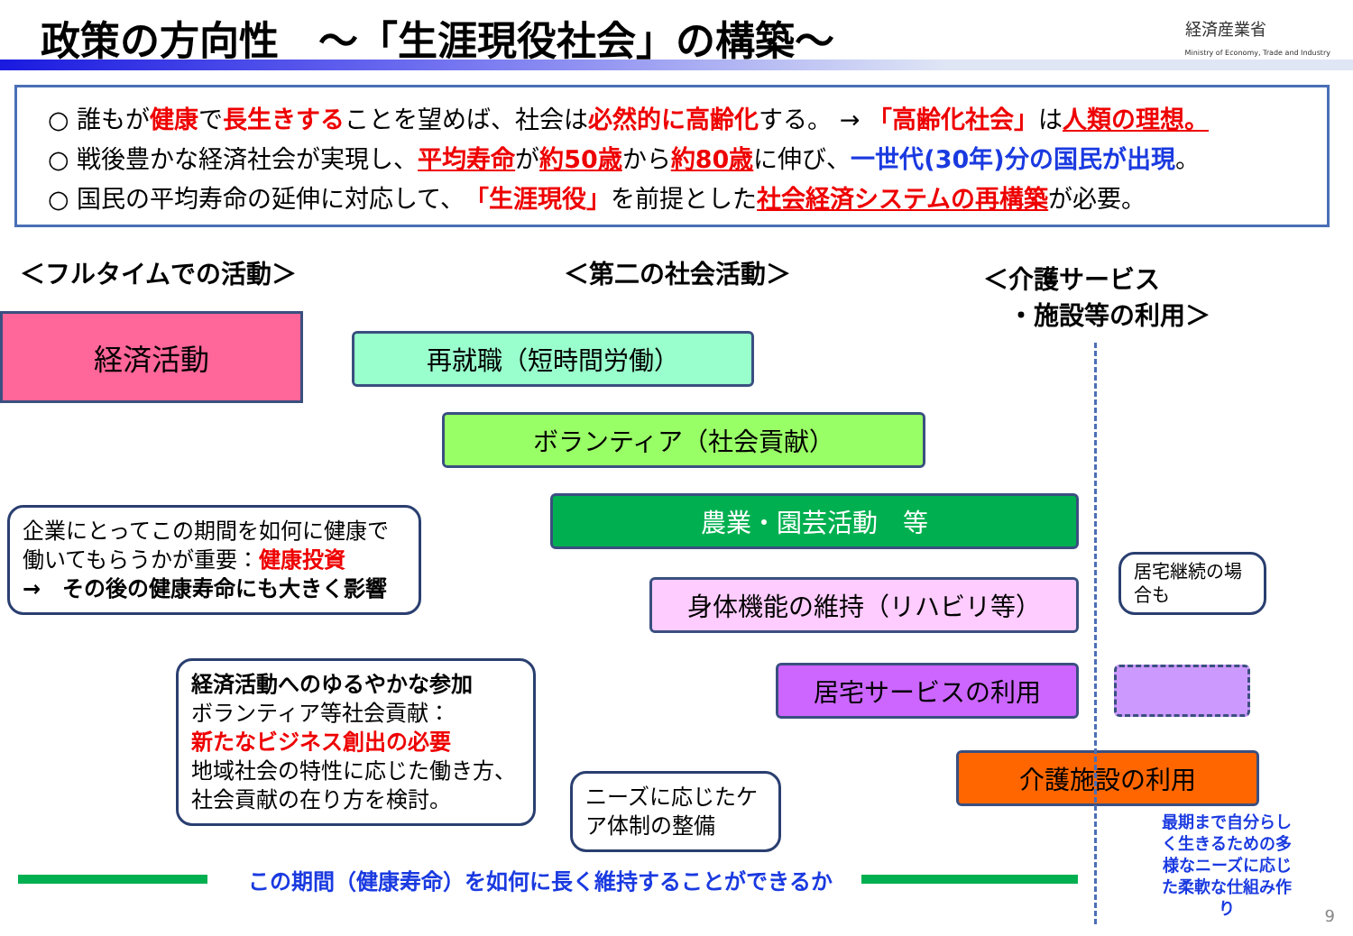政策の方向性　～「生涯現役社会」の構築～
経済産業省
Ministry of Economy, Trade and Industry
○ 誰もが健康で長生きすることを望めば、社会は必然的に高齢化する。 → 「高齢化社会」は人類の理想。
○ 戦後豊かな経済社会が実現し、平均寿命が約50歳から約80歳に伸び、一世代(30年)分の国民が出現。
○ 国民の平均寿命の延伸に対応して、「生涯現役」を前提とした社会経済システムの再構築が必要。
＜フルタイムでの活動＞ ＜第二の社会活動＞
＜介護サービス
　・施設等の利用＞
経済活動
再就職（短時間労働）
ボランティア（社会貢献）
農業・園芸活動　等
身体機能の維持（リハビリ等）
居宅サービスの利用
介護施設の利用
企業にとってこの期間を如何に健康で働いてもらうかが重要：健康投資
→　その後の健康寿命にも大きく影響
経済活動へのゆるやかな参加
ボランティア等社会貢献：
新たなビジネス創出の必要
地域社会の特性に応じた働き方、社会貢献の在り方を検討。
ニーズに応じたケア体制の整備
居宅継続の場合も
この期間（健康寿命）を如何に長く維持することができるか
最期まで自分らしく生きるための多様なニーズに応じた柔軟な仕組み作り
9